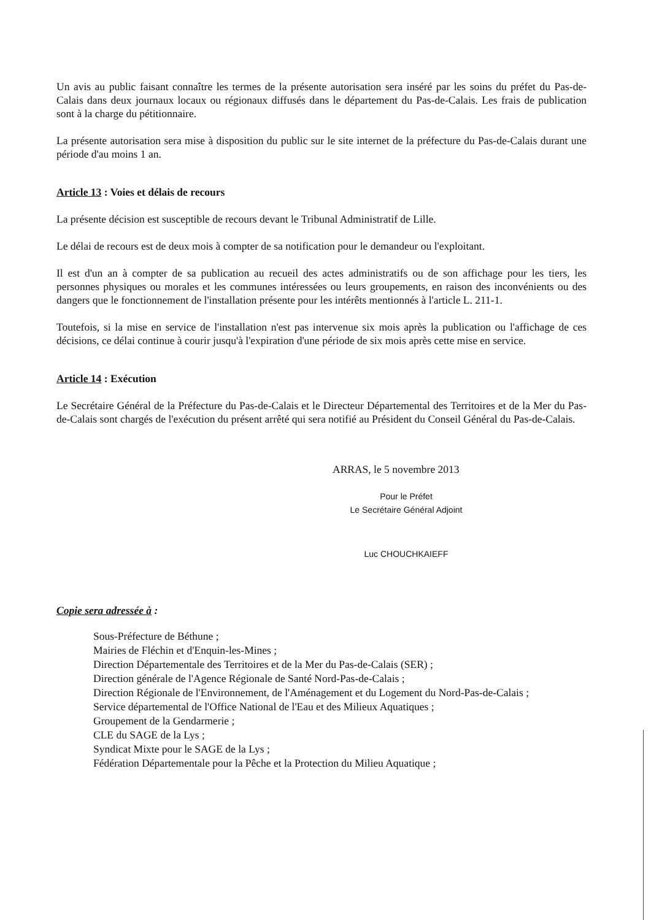Un avis au public faisant connaître les termes de la présente autorisation sera inséré par les soins du préfet du Pas-de-Calais dans deux journaux locaux ou régionaux diffusés dans le département du Pas-de-Calais. Les frais de publication sont à la charge du pétitionnaire.
La présente autorisation sera mise à disposition du public sur le site internet de la préfecture du Pas-de-Calais durant une période d'au moins 1 an.
Article 13 : Voies et délais de recours
La présente décision est susceptible de recours devant le Tribunal Administratif de Lille.
Le délai de recours est de deux mois à compter de sa notification pour le demandeur ou l'exploitant.
Il est d'un an à compter de sa publication au recueil des actes administratifs ou de son affichage pour les tiers, les personnes physiques ou morales et les communes intéressées ou leurs groupements, en raison des inconvénients ou des dangers que le fonctionnement de l'installation présente pour les intérêts mentionnés à l'article L. 211-1.
Toutefois, si la mise en service de l'installation n'est pas intervenue six mois après la publication ou l'affichage de ces décisions, ce délai continue à courir jusqu'à l'expiration d'une période de six mois après cette mise en service.
Article 14 : Exécution
Le Secrétaire Général de la Préfecture du Pas-de-Calais et le Directeur Départemental des Territoires et de la Mer du Pas-de-Calais sont chargés de l'exécution du présent arrêté qui sera notifié au Président du Conseil Général du Pas-de-Calais.
ARRAS, le 5 novembre 2013
Pour le Préfet
Le Secrétaire Général Adjoint
Luc CHOUCHKAIEFF
Copie sera adressée à :
Sous-Préfecture de Béthune ;
Mairies de Fléchin et d'Enquin-les-Mines ;
Direction Départementale des Territoires et de la Mer du Pas-de-Calais (SER) ;
Direction générale de l'Agence Régionale de Santé Nord-Pas-de-Calais ;
Direction Régionale de l'Environnement, de l'Aménagement et du Logement du Nord-Pas-de-Calais ;
Service départemental de l'Office National de l'Eau et des Milieux Aquatiques ;
Groupement de la Gendarmerie ;
CLE du SAGE de la Lys ;
Syndicat Mixte pour le SAGE de la Lys ;
Fédération Départementale pour la Pêche et la Protection du Milieu Aquatique ;